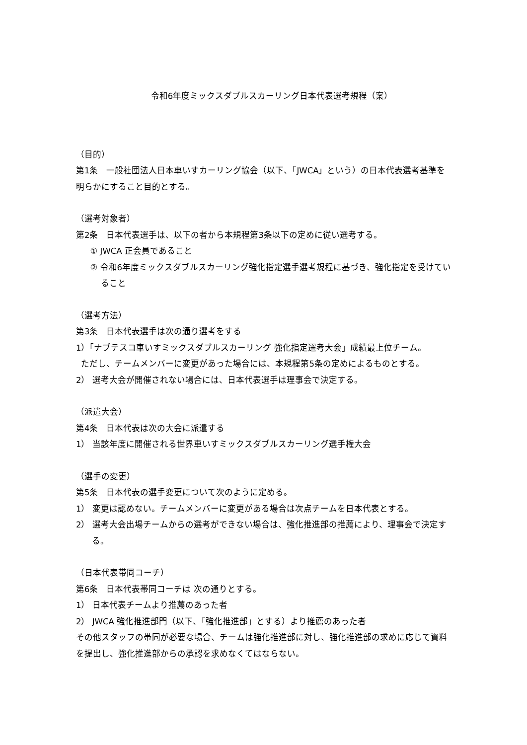令和6年度ミックスダブルスカーリング日本代表選考規程（案）
（目的）
第1条　一般社団法人日本車いすカーリング協会（以下、「JWCA」という）の日本代表選考基準を明らかにすること目的とする。
（選考対象者）
第2条　日本代表選手は、以下の者から本規程第3条以下の定めに従い選考する。
① JWCA 正会員であること
② 令和6年度ミックスダブルスカーリング強化指定選手選考規程に基づき、強化指定を受けていること
（選考方法）
第3条　日本代表選手は次の通り選考をする
1）「ナブテスコ車いすミックスダブルスカーリング 強化指定選考大会」成績最上位チーム。
ただし、チームメンバーに変更があった場合には、本規程第5条の定めによるものとする。
2） 選考大会が開催されない場合には、日本代表選手は理事会で決定する。
（派遣大会）
第4条　日本代表は次の大会に派遣する
1） 当該年度に開催される世界車いすミックスダブルスカーリング選手権大会
（選手の変更）
第5条　日本代表の選手変更について次のように定める。
1） 変更は認めない。チームメンバーに変更がある場合は次点チームを日本代表とする。
2） 選考大会出場チームからの選考ができない場合は、強化推進部の推薦により、理事会で決定する。
（日本代表帯同コーチ）
第6条　日本代表帯同コーチは 次の通りとする。
1） 日本代表チームより推薦のあった者
2） JWCA 強化推進部門（以下、「強化推進部」とする）より推薦のあった者
その他スタッフの帯同が必要な場合、チームは強化推進部に対し、強化推進部の求めに応じて資料を提出し、強化推進部からの承認を求めなくてはならない。